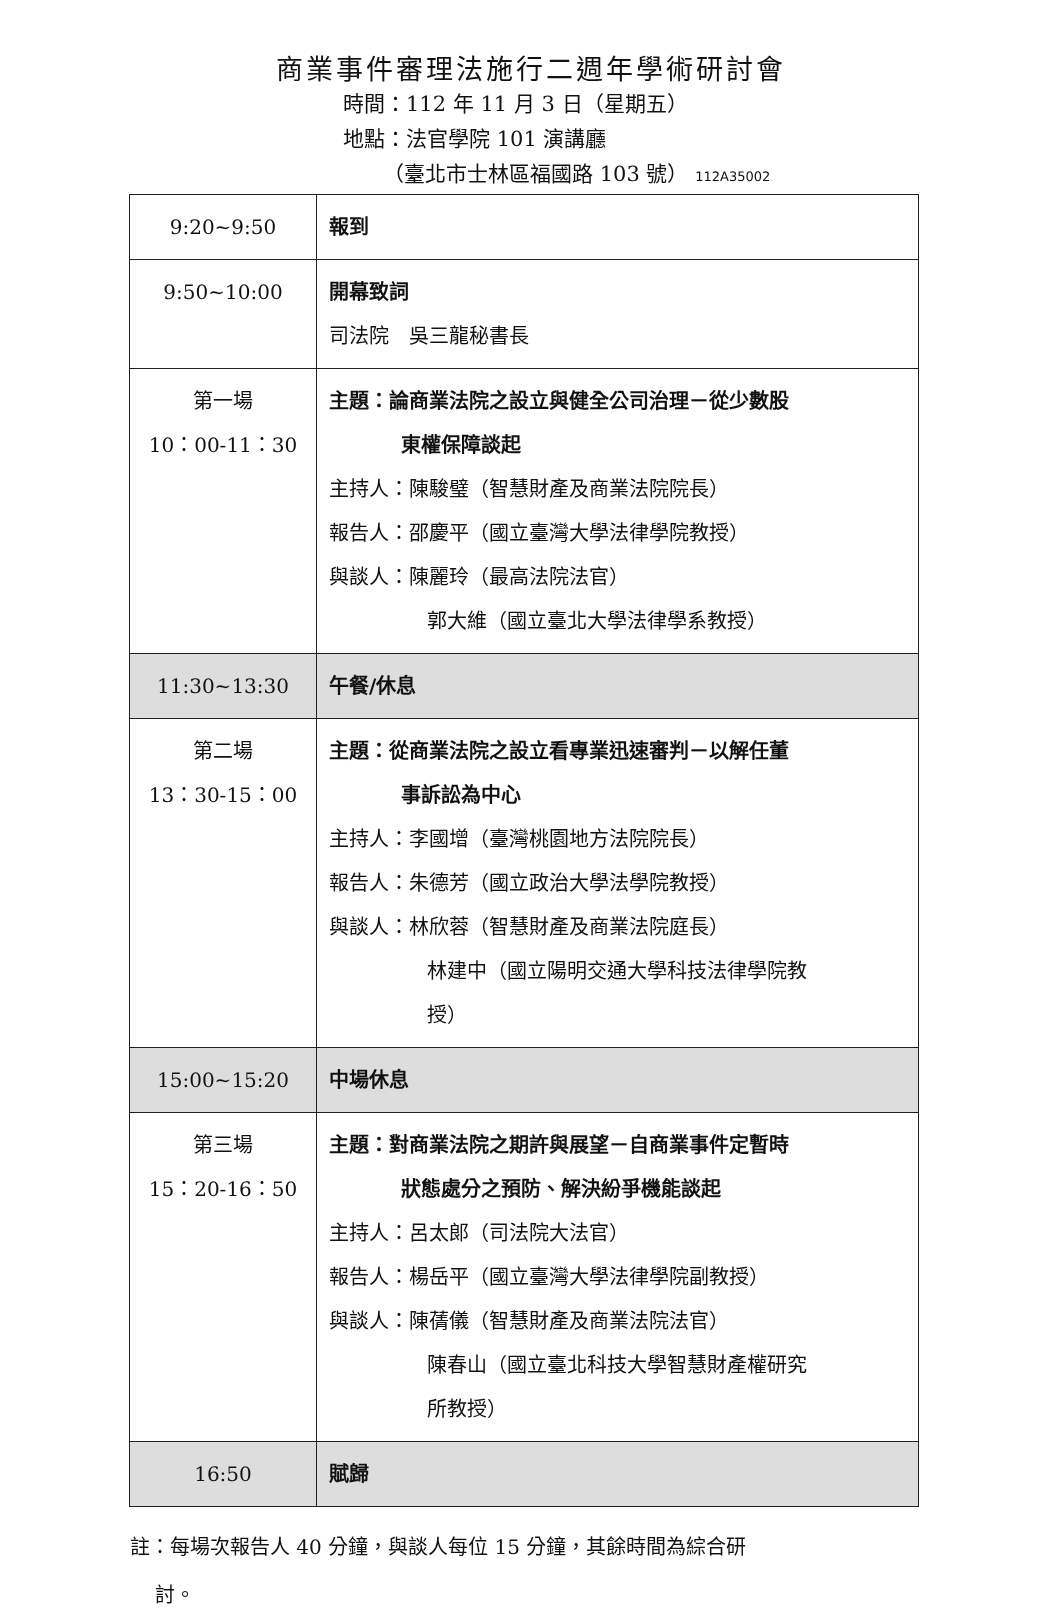商業事件審理法施行二週年學術研討會
時間：112 年 11 月 3 日（星期五）
地點：法官學院 101 演講廳
（臺北市士林區福國路 103 號） 112A35002
| 9:20~9:50 | 報到 |
| 9:50~10:00 | 開幕致詞 司法院 吳三龍秘書長 |
| 第一場 10：00-11：30 | 主題：論商業法院之設立與健全公司治理－從少數股 東權保障談起 主持人：陳駿璧（智慧財產及商業法院院長） 報告人：邵慶平（國立臺灣大學法律學院教授） 與談人：陳麗玲（最高法院法官） 郭大維（國立臺北大學法律學系教授） |
| 11:30~13:30 | 午餐/休息 |
| 第二場 13：30-15：00 | 主題：從商業法院之設立看專業迅速審判－以解任董 事訴訟為中心 主持人：李國增（臺灣桃園地方法院院長） 報告人：朱德芳（國立政治大學法學院教授） 與談人：林欣蓉（智慧財產及商業法院庭長） 林建中（國立陽明交通大學科技法律學院教 授） |
| 15:00~15:20 | 中場休息 |
| 第三場 15：20-16：50 | 主題：對商業法院之期許與展望－自商業事件定暫時 狀態處分之預防、解決紛爭機能談起 主持人：呂太郎（司法院大法官） 報告人：楊岳平（國立臺灣大學法律學院副教授） 與談人：陳蒨儀（智慧財產及商業法院法官） 陳春山（國立臺北科技大學智慧財產權研究 所教授） |
| 16:50 | 賦歸 |
註：每場次報告人 40 分鐘，與談人每位 15 分鐘，其餘時間為綜合研
討。